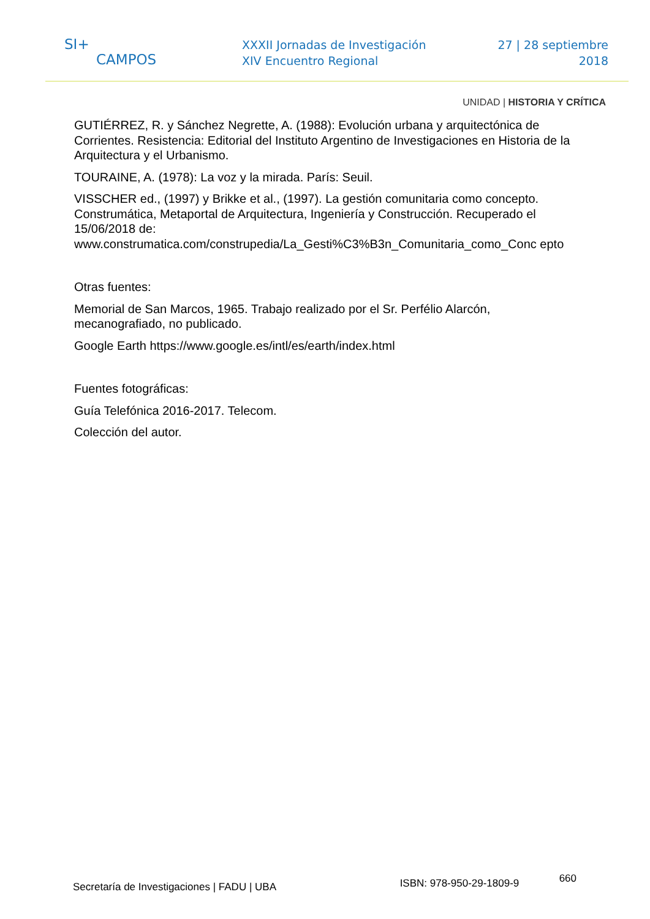SI+
CAMPOS
XXXII Jornadas de Investigación
XIV Encuentro Regional
27 | 28 septiembre
2018
UNIDAD | HISTORIA Y CRÍTICA
GUTIÉRREZ, R. y Sánchez Negrette, A. (1988): Evolución urbana y arquitectónica de Corrientes. Resistencia: Editorial del Instituto Argentino de Investigaciones en Historia de la Arquitectura y el Urbanismo.
TOURAINE, A. (1978): La voz y la mirada. París: Seuil.
VISSCHER ed., (1997) y Brikke et al., (1997). La gestión comunitaria como concepto. Construmática, Metaportal de Arquitectura, Ingeniería y Construcción. Recuperado el 15/06/2018 de: www.construmatica.com/construpedia/La_Gesti%C3%B3n_Comunitaria_como_Conc epto
Otras fuentes:
Memorial de San Marcos, 1965. Trabajo realizado por el Sr. Perfélio Alarcón, mecanografiado, no publicado.
Google Earth https://www.google.es/intl/es/earth/index.html
Fuentes fotográficas:
Guía Telefónica 2016-2017. Telecom.
Colección del autor.
Secretaría de Investigaciones | FADU | UBA
ISBN: 978-950-29-1809-9
660